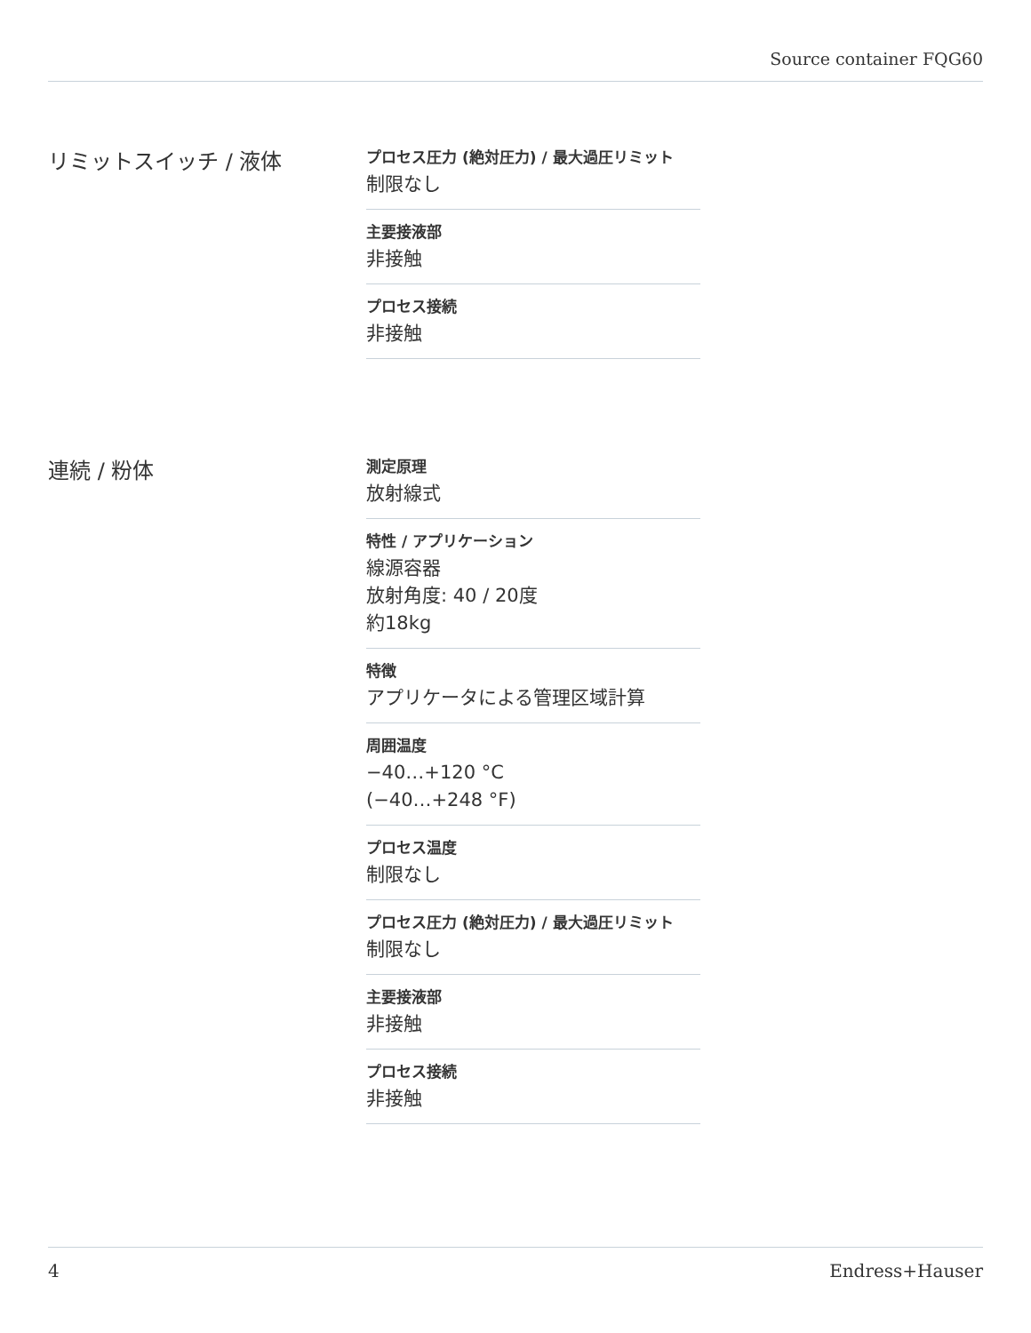Source container FQG60
リミットスイッチ / 液体
プロセス圧力 (絶対圧力) / 最大過圧リミット
制限なし
主要接液部
非接触
プロセス接続
非接触
連続 / 粉体
測定原理
放射線式
特性 / アプリケーション
線源容器
放射角度: 40 / 20度
約18kg
特徴
アプリケータによる管理区域計算
周囲温度
−40…+120 °C
(−40…+248 °F)
プロセス温度
制限なし
プロセス圧力 (絶対圧力) / 最大過圧リミット
制限なし
主要接液部
非接触
プロセス接続
非接触
4 Endress+Hauser